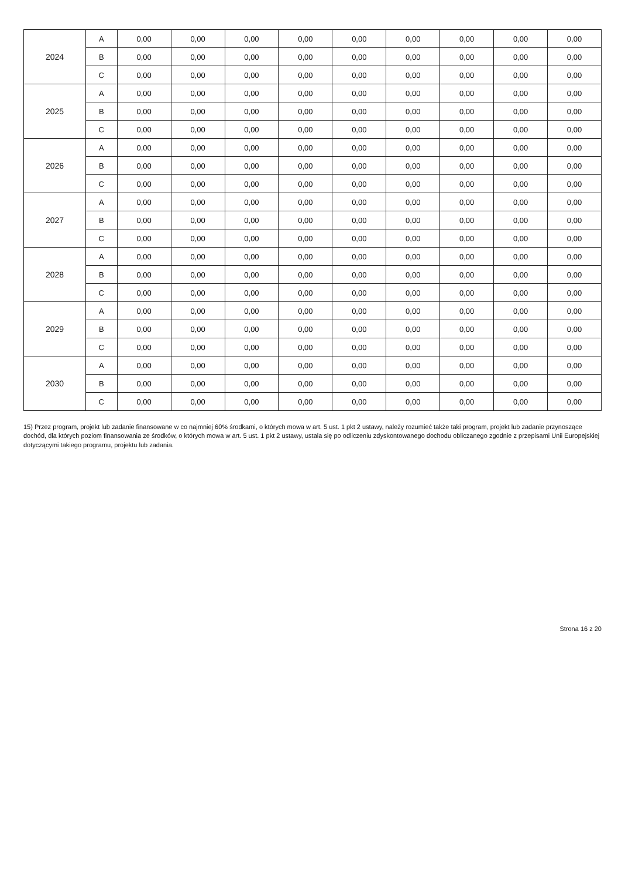| 2024 | A | 0,00 | 0,00 | 0,00 | 0,00 | 0,00 | 0,00 | 0,00 | 0,00 | 0,00 |
| | B | 0,00 | 0,00 | 0,00 | 0,00 | 0,00 | 0,00 | 0,00 | 0,00 | 0,00 |
| | C | 0,00 | 0,00 | 0,00 | 0,00 | 0,00 | 0,00 | 0,00 | 0,00 | 0,00 |
| 2025 | A | 0,00 | 0,00 | 0,00 | 0,00 | 0,00 | 0,00 | 0,00 | 0,00 | 0,00 |
| | B | 0,00 | 0,00 | 0,00 | 0,00 | 0,00 | 0,00 | 0,00 | 0,00 | 0,00 |
| | C | 0,00 | 0,00 | 0,00 | 0,00 | 0,00 | 0,00 | 0,00 | 0,00 | 0,00 |
| 2026 | A | 0,00 | 0,00 | 0,00 | 0,00 | 0,00 | 0,00 | 0,00 | 0,00 | 0,00 |
| | B | 0,00 | 0,00 | 0,00 | 0,00 | 0,00 | 0,00 | 0,00 | 0,00 | 0,00 |
| | C | 0,00 | 0,00 | 0,00 | 0,00 | 0,00 | 0,00 | 0,00 | 0,00 | 0,00 |
| 2027 | A | 0,00 | 0,00 | 0,00 | 0,00 | 0,00 | 0,00 | 0,00 | 0,00 | 0,00 |
| | B | 0,00 | 0,00 | 0,00 | 0,00 | 0,00 | 0,00 | 0,00 | 0,00 | 0,00 |
| | C | 0,00 | 0,00 | 0,00 | 0,00 | 0,00 | 0,00 | 0,00 | 0,00 | 0,00 |
| 2028 | A | 0,00 | 0,00 | 0,00 | 0,00 | 0,00 | 0,00 | 0,00 | 0,00 | 0,00 |
| | B | 0,00 | 0,00 | 0,00 | 0,00 | 0,00 | 0,00 | 0,00 | 0,00 | 0,00 |
| | C | 0,00 | 0,00 | 0,00 | 0,00 | 0,00 | 0,00 | 0,00 | 0,00 | 0,00 |
| 2029 | A | 0,00 | 0,00 | 0,00 | 0,00 | 0,00 | 0,00 | 0,00 | 0,00 | 0,00 |
| | B | 0,00 | 0,00 | 0,00 | 0,00 | 0,00 | 0,00 | 0,00 | 0,00 | 0,00 |
| | C | 0,00 | 0,00 | 0,00 | 0,00 | 0,00 | 0,00 | 0,00 | 0,00 | 0,00 |
| 2030 | A | 0,00 | 0,00 | 0,00 | 0,00 | 0,00 | 0,00 | 0,00 | 0,00 | 0,00 |
| | B | 0,00 | 0,00 | 0,00 | 0,00 | 0,00 | 0,00 | 0,00 | 0,00 | 0,00 |
| | C | 0,00 | 0,00 | 0,00 | 0,00 | 0,00 | 0,00 | 0,00 | 0,00 | 0,00 |
15) Przez program, projekt lub zadanie finansowane w co najmniej 60% środkami, o których mowa w art. 5 ust. 1 pkt 2 ustawy, należy rozumieć także taki program, projekt lub zadanie przynoszące dochód, dla których poziom finansowania ze środków, o których mowa w art. 5 ust. 1 pkt 2 ustawy, ustala się po odliczeniu zdyskontowanego dochodu obliczanego zgodnie z przepisami Unii Europejskiej dotyczącymi takiego programu, projektu lub zadania.
Strona 16 z 20